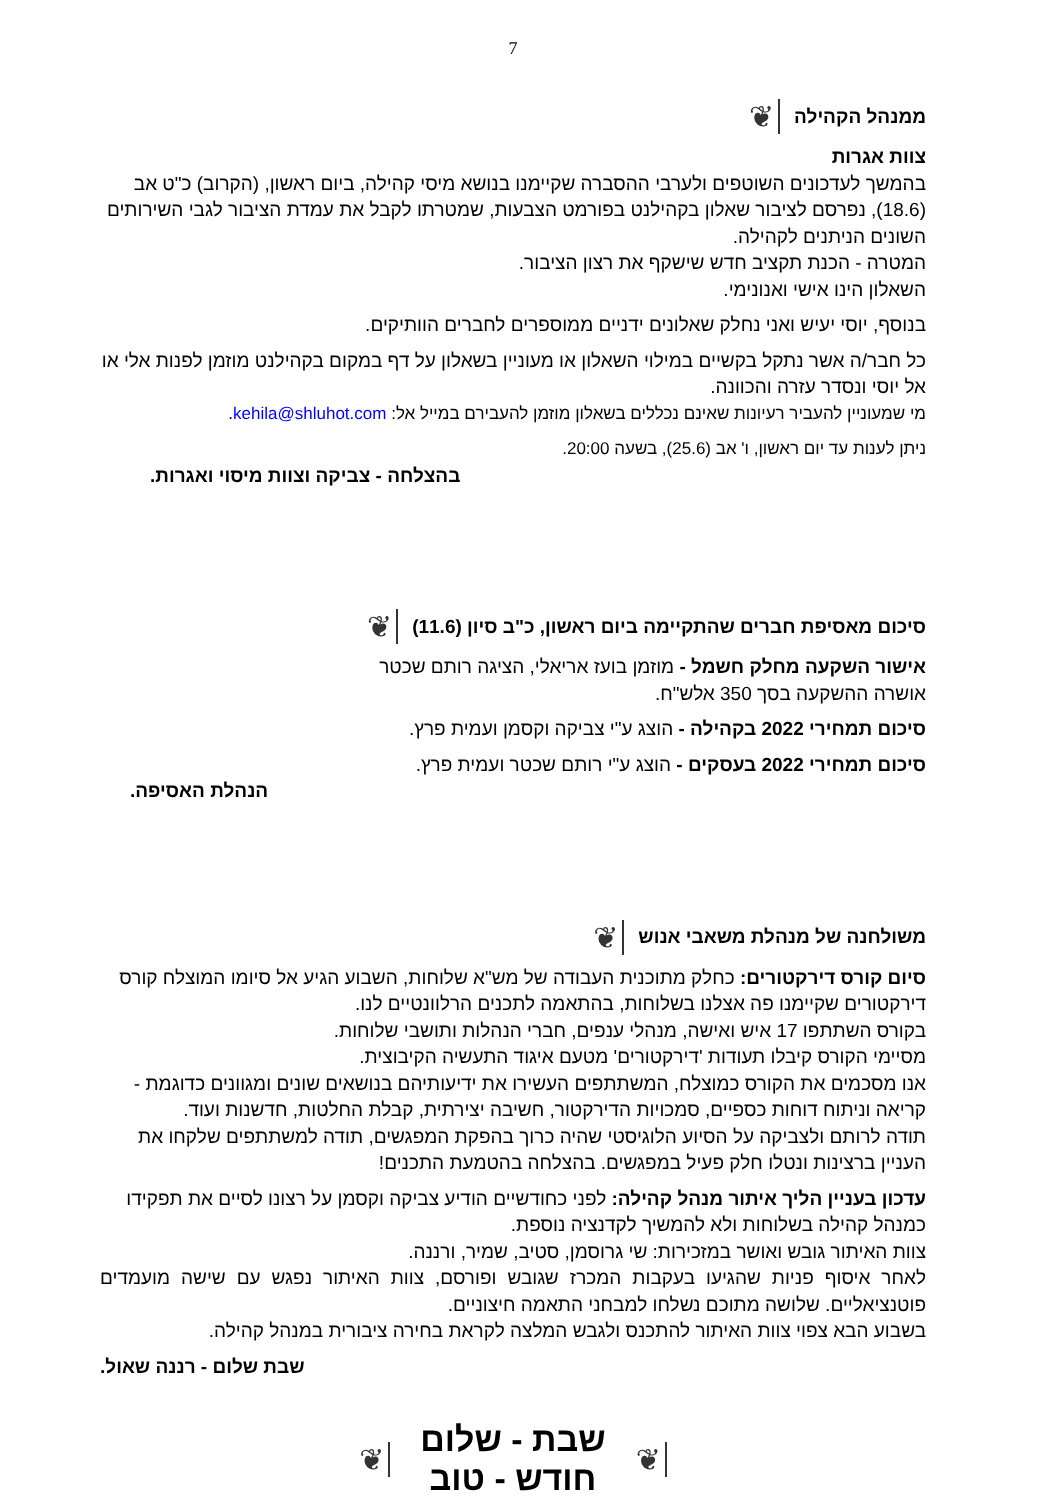7
ממנהל הקהילה ❦
צוות אגרות
בהמשך לעדכונים השוטפים ולערבי ההסברה שקיימנו בנושא מיסי קהילה, ביום ראשון, (הקרוב) כ"ט אב (18.6), נפרסם לציבור שאלון בקהילנט בפורמט הצבעות, שמטרתו לקבל את עמדת הציבור לגבי השירותים השונים הניתנים לקהילה.
המטרה - הכנת תקציב חדש שישקף את רצון הציבור.
השאלון הינו אישי ואנונימי.
בנוסף, יוסי יעיש ואני נחלק שאלונים ידניים ממוספרים לחברים הוותיקים.
כל חבר/ה אשר נתקל בקשיים במילוי השאלון או מעוניין בשאלון על דף במקום בקהילנט מוזמן לפנות אלי או אל יוסי ונסדר עזרה והכוונה.
מי שמעוניין להעביר רעיונות שאינם נכללים בשאלון מוזמן להעבירם במייל אל: kehila@shluhot.com.
ניתן לענות עד יום ראשון, ו' אב (25.6), בשעה 20:00.
בהצלחה - צביקה וצוות מיסוי ואגרות.
סיכום מאסיפת חברים שהתקיימה ביום ראשון, כ"ב סיון (11.6) ❦
אישור השקעה מחלק חשמל - מוזמן בועז אריאלי, הציגה רותם שכטר
אושרה ההשקעה בסך 350 אלש"ח.
סיכום תמחירי 2022 בקהילה - הוצג ע"י צביקה וקסמן ועמית פרץ.
סיכום תמחירי 2022 בעסקים - הוצג ע"י רותם שכטר ועמית פרץ.
הנהלת האסיפה.
משולחנה של מנהלת משאבי אנוש ❦
סיום קורס דירקטורים: כחלק מתוכנית העבודה של מש"א שלוחות, השבוע הגיע אל סיומו המוצלח קורס דירקטורים שקיימנו פה אצלנו בשלוחות, בהתאמה לתכנים הרלוונטיים לנו.
בקורס השתתפו 17 איש ואישה, מנהלי ענפים, חברי הנהלות ותושבי שלוחות.
מסיימי הקורס קיבלו תעודות 'דירקטורים' מטעם איגוד התעשיה הקיבוצית.
אנו מסכמים את הקורס כמוצלח, המשתתפים העשירו את ידיעותיהם בנושאים שונים ומגוונים כדוגמת - קריאה וניתוח דוחות כספיים, סמכויות הדירקטור, חשיבה יצירתית, קבלת החלטות, חדשנות ועוד.
תודה לרותם ולצביקה על הסיוע הלוגיסטי שהיה כרוך בהפקת המפגשים, תודה למשתתפים שלקחו את העניין ברצינות ונטלו חלק פעיל במפגשים. בהצלחה בהטמעת התכנים!
עדכון בעניין הליך איתור מנהל קהילה: לפני כחודשיים הודיע צביקה וקסמן על רצונו לסיים את תפקידו כמנהל קהילה בשלוחות ולא להמשיך לקדנציה נוספת.
צוות האיתור גובש ואושר במזכירות: שי גרוסמן, סטיב, שמיר, ורננה.
לאחר איסוף פניות שהגיעו בעקבות המכרז שגובש ופורסם, צוות האיתור נפגש עם שישה מועמדים פוטנציאליים. שלושה מתוכם נשלחו למבחני התאמה חיצוניים.
בשבוע הבא צפוי צוות האיתור להתכנס ולגבש המלצה לקראת בחירה ציבורית במנהל קהילה.
שבת שלום - רננה שאול.
❦
שבת - שלום
חודש - טוב
❦